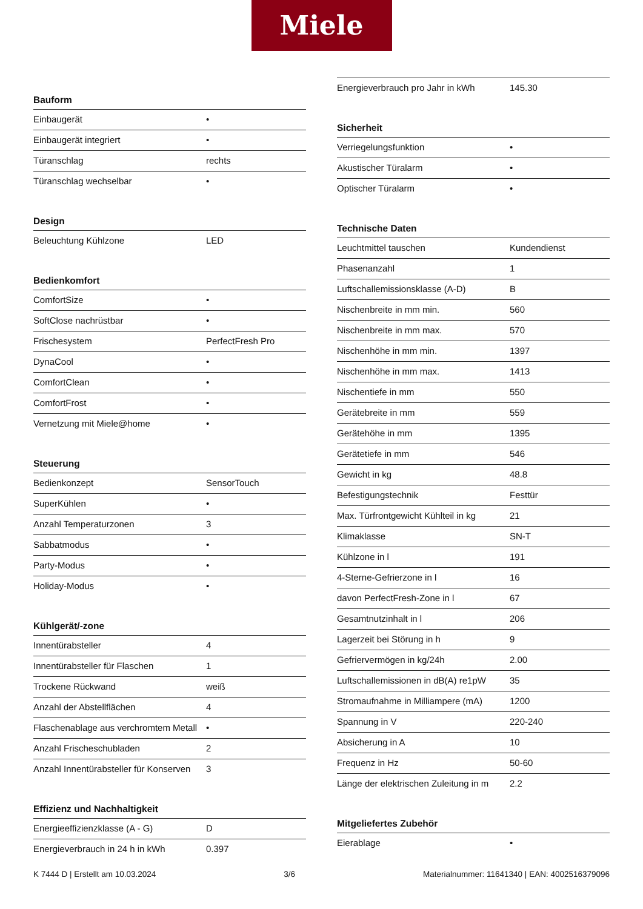Miele
Bauform
| Einbaugerät | • |
| Einbaugerät integriert | • |
| Türanschlag | rechts |
| Türanschlag wechselbar | • |
Design
| Beleuchtung Kühlzone | LED |
Bedienkomfort
| ComfortSize | • |
| SoftClose nachrüstbar | • |
| Frischesystem | PerfectFresh Pro |
| DynaCool | • |
| ComfortClean | • |
| ComfortFrost | • |
| Vernetzung mit Miele@home | • |
Steuerung
| Bedienkonzept | SensorTouch |
| SuperKühlen | • |
| Anzahl Temperaturzonen | 3 |
| Sabbatmodus | • |
| Party-Modus | • |
| Holiday-Modus | • |
Kühlgerät/-zone
| Innentürabsteller | 4 |
| Innentürabsteller für Flaschen | 1 |
| Trockene Rückwand | weiß |
| Anzahl der Abstellflächen | 4 |
| Flaschenablage aus verchromtem Metall | • |
| Anzahl Frischeschubladen | 2 |
| Anzahl Innentürabsteller für Konserven | 3 |
Effizienz und Nachhaltigkeit
| Energieeffizienzklasse (A - G) | D |
| Energieverbrauch in 24 h in kWh | 0.397 |
| Energieverbrauch pro Jahr in kWh | 145.30 |
Sicherheit
| Verriegelungsfunktion | • |
| Akustischer Türalarm | • |
| Optischer Türalarm | • |
Technische Daten
| Leuchtmittel tauschen | Kundendienst |
| Phasenanzahl | 1 |
| Luftschallemissionsklasse (A-D) | B |
| Nischenbreite in mm min. | 560 |
| Nischenbreite in mm max. | 570 |
| Nischenhöhe in mm min. | 1397 |
| Nischenhöhe in mm max. | 1413 |
| Nischentiefe in mm | 550 |
| Gerätebreite in mm | 559 |
| Gerätehöhe in mm | 1395 |
| Gerätetiefe in mm | 546 |
| Gewicht in kg | 48.8 |
| Befestigungstechnik | Festtür |
| Max. Türfrontgewicht Kühlteil in kg | 21 |
| Klimaklasse | SN-T |
| Kühlzone in l | 191 |
| 4-Sterne-Gefrierzone in l | 16 |
| davon PerfectFresh-Zone in l | 67 |
| Gesamtnutzinhalt in l | 206 |
| Lagerzeit bei Störung in h | 9 |
| Gefriervermögen in kg/24h | 2.00 |
| Luftschallemissionen in dB(A) re1pW | 35 |
| Stromaufnahme in Milliampere (mA) | 1200 |
| Spannung in V | 220-240 |
| Absicherung in A | 10 |
| Frequenz in Hz | 50-60 |
| Länge der elektrischen Zuleitung in m | 2.2 |
Mitgeliefertes Zubehör
| Eierablage | • |
K 7444 D | Erstellt am 10.03.2024 3/6 Materialnummer: 11641340 | EAN: 4002516379096